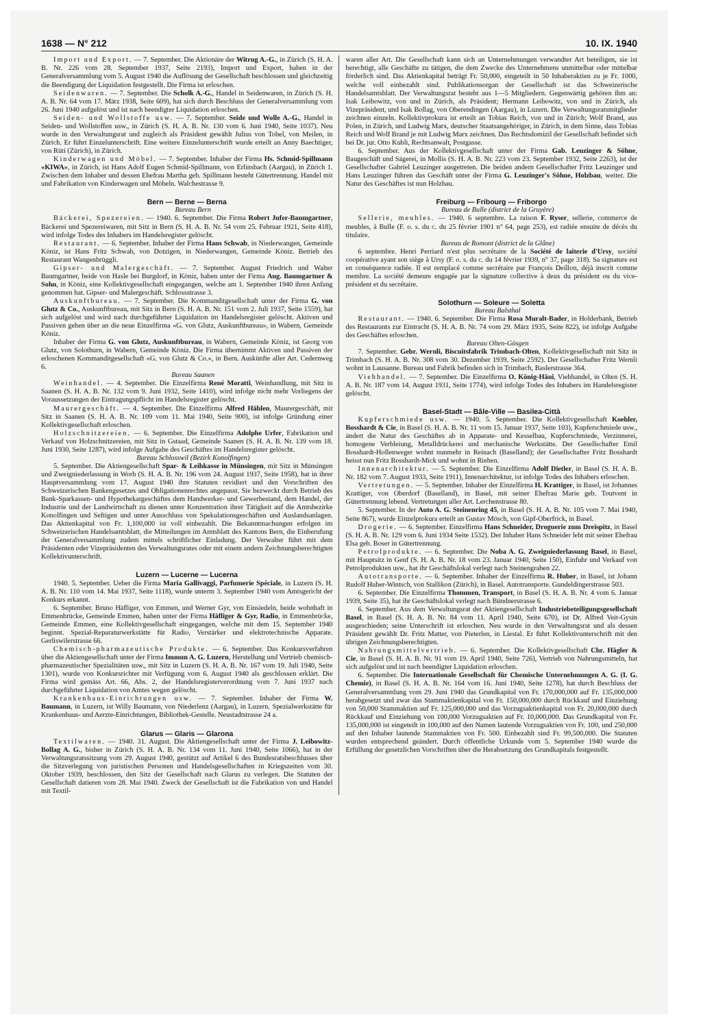1638 — N° 212 10. IX. 1940
Import und Export. — 7. September. Die Aktionäre der Witrug A.-G., in Zürich (S. H. A. B. Nr. 226 vom 28. September 1937, Seite 2193), Import und Export, haben in der Generalversammlung vom 5. August 1940 die Auflösung der Gesellschaft beschlossen und gleichzeitig die Beendigung der Liquidation festgestellt. Die Firma ist erloschen.
Seidenwaren. — 7. September. Die Scholk A.-G., Handel in Seidenwaren, in Zürich (S. H. A. B. Nr. 64 vom 17. März 1938, Seite 609), hat sich durch Beschluss der Generalversammlung vom 26. Juni 1940 aufgelöst und ist nach beendigter Liquidation erloschen.
Seiden- und Wollstoffe usw. — 7. September. Seide und Wolle A.-G., Handel in Seiden- und Wollstoffen usw., in Zürich (S. H. A. B. Nr. 130 vom 6. Juni 1940, Seite 1037). Neu wurde in den Verwaltungsrat und zugleich als Präsident gewählt Julius von Tobel, von Meilen, in Zürich. Er führt Einzelunterschrift. Eine weitere Einzelunterschrift wurde erteilt an Anny Baechtiger, von Rüti (Zürich), in Zürich.
Kinderwagen und Möbel. — 7. September. Inhaber der Firma Hs. Schmid-Spillmann «KIWA», in Zürich, ist Hans Adolf Eugen Schmid-Spillmann, von Erlinsbach (Aargau), in Zürich 1. Zwischen dem Inhaber und dessen Ehefrau Martha geb. Spillmann besteht Gütertrennung. Handel mit und Fabrikation von Kinderwagen und Möbeln. Walchestrasse 9.
Bern — Berne — Berna
Bureau Bern
Bäckerei, Spezereien. — 1940. 6. September. Die Firma Robert Jufer-Baumgartner, Bäckerei und Spezereiwaren, mit Sitz in Bern (S. H. A. B. Nr. 54 vom 25. Februar 1921, Seite 418), wird infolge Todes des Inhabers im Handelsregister gelöscht.
Restaurant. — 6. September. Inhaber der Firma Hans Schwab, in Niederwangen, Gemeinde Köniz, ist Hans Fritz Schwab, von Dotzigen, in Niederwangen, Gemeinde Köniz. Betrieb des Restaurant Wangenbrüggli.
Gipser- und Malergeschäft. — 7. September. August Friedrich und Walter Baumgartner, beide von Hasle bei Burgdorf, in Köniz, haben unter der Firma Aug. Baumgartner & Sohn, in Köniz, eine Kollektivgesellschaft eingegangen, welche am 1. September 1940 ihren Anfang genommen hat. Gipser- und Malergeschäft. Schlossstrasse 3.
Auskunftbureau. — 7. September. Die Kommanditgesellschaft unter der Firma G. von Glutz & Co., Auskunftbureau, mit Sitz in Bern (S. H. A. B. Nr. 151 vom 2. Juli 1937, Seite 1559), hat sich aufgelöst und wird nach durchgeführter Liquidation im Handelsregister gelöscht. Aktiven und Passiven gehen über an die neue Einzelfirma «G. von Glutz, Auskunftbureau», in Wabern, Gemeinde Köniz.
Inhaber der Firma G. von Glutz, Auskunftbureau, in Wabern, Gemeinde Köniz, ist Georg von Glutz, von Solothurn, in Wabern, Gemeinde Köniz. Die Firma übernimmt Aktiven und Passiven der erloschenen Kommanditgesellschaft «G. von Glutz & Co.», in Bern. Auskünfte aller Art. Cedernweg 6.
Bureau Saanen
Weinhandel. — 4. September. Die Einzelfirma René Moratti, Weinhandlung, mit Sitz in Saanen (S. H. A. B. Nr. 132 vom 9. Juni 1932, Seite 1410), wird infolge nicht mehr Vorliegens der Voraussetzungen der Eintragungspflicht im Handelsregister gelöscht.
Maurergeschäft. — 4. September. Die Einzelfirma Alfred Hählen, Maurergeschäft, mit Sitz in Saanen (S. H. A. B. Nr. 109 vom 11. Mai 1940, Seite 900), ist infolge Gründung einer Kollektivgesellschaft erloschen.
Holzschnitzereien. — 6. September. Die Einzelfirma Adolphe Urfer, Fabrikation und Verkauf von Holzschnitzereien, mit Sitz in Gstaad, Gemeinde Saanen (S. H. A. B. Nr. 139 vom 18. Juni 1930, Seite 1287), wird infolge Aufgabe des Geschäftes im Handelsregister gelöscht.
Bureau Schlosswil (Bezirk Konolfingen)
5. September. Die Aktiengesellschaft Spar- & Leihkasse in Münsingen, mit Sitz in Münsingen und Zweigniederlassung in Worb (S. H. A. B. Nr. 196 vom 24. August 1937, Seite 1958), hat in ihrer Hauptversammlung vom 17. August 1940 ihre Statuten revidiert und den Vorschriften des Schweizerischen Bankengesetzes und Obligationenrechtes angepasst. Sie bezweckt durch Betrieb des Bank-Sparkassen- und Hypothekargeschäftes dem Handwerker- und Gewerbestand, dem Handel, der Industrie und der Landwirtschaft zu dienen unter Konzentration ihrer Tätigkeit auf die Amtsbezirke Konolfingen und Seftigen und unter Ausschluss von Spekulationsgeschäften und Auslandsanlagen. Das Aktienkapital von Fr. 1,100,000 ist voll einbezahlt. Die Bekanntmachungen erfolgen im Schweizerischen Handelsamtsblatt, die Mitteilungen im Amtsblatt des Kantons Bern, die Einberufung der Generalversammlung zudem mittels schriftlicher Einladung. Der Verwalter führt mit dem Präsidenten oder Vizepräsidenten des Verwaltungsrates oder mit einem andern Zeichnungsberechtigten Kollektivunterschrift.
Luzern — Lucerne — Lucerna
1940. 5. September. Ueber die Firma Maria Gallivaggi, Parfumerie Spéciale, in Luzern (S. H. A. B. Nr. 110 vom 14. Mai 1937, Seite 1118), wurde unterm 3. September 1940 vom Amtsgericht der Konkurs erkannt.
6. September. Bruno Häfliger, von Emmen, und Werner Gyr, von Einsiedeln, beide wohnhaft in Emmenbrücke, Gemeinde Emmen, haben unter der Firma Häfliger & Gyr, Radio, in Emmenbrücke, Gemeinde Emmen, eine Kollektivgesellschaft eingegangen, welche mit dem 15. September 1940 beginnt. Spezial-Reparaturwerkstätte für Radio, Verstärker und elektrotechnische Apparate. Gerliswilerstrasse 66.
Chemisch-pharmazeutische Produkte. — 6. September. Das Konkursverfahren über die Aktiengesellschaft unter der Firma Immun A. G. Luzern, Herstellung und Vertrieb chemisch-pharmazeutischer Spezialitäten usw., mit Sitz in Luzern (S. H. A. B. Nr. 167 vom 19. Juli 1940, Seite 1301), wurde von Konkursrichter mit Verfügung vom 6. August 1940 als geschlossen erklärt. Die Firma wird gemäss Art. 66, Abs. 2, der Handelsregisterverordnung vom 7. Juni 1937 nach durchgeführter Liquidation von Amtes wegen gelöscht.
Krankenhaus-Einrichtungen usw. — 7. September. Inhaber der Firma W. Baumann, in Luzern, ist Willy Baumann, von Niederlenz (Aargau), in Luzern. Spezialwerkstätte für Krankenhaus- und Aerzte-Einrichtungen, Bibliothek-Gestelle. Neustadtstrasse 24 a.
Glarus — Glaris — Glarona
Textilwaren. — 1940. 31. August. Die Aktiengesellschaft unter der Firma J. Leibowitz-Bollag A. G., bisher in Zürich (S. H. A. B. Nr. 134 vom 11. Juni 1940, Seite 1066), hat in der Verwaltungsratssitzung vom 29. August 1940, gestützt auf Artikel 6 des Bundesratsbeschlusses über die Sitzverlegung von juristischen Personen und Handelsgesellschaften in Kriegszeiten vom 30. Oktober 1939, beschlossen, den Sitz der Gesellschaft nach Glarus zu verlegen. Die Statuten der Gesellschaft datieren vom 28. Mai 1940. Zweck der Gesellschaft ist die Fabrikation von und Handel mit Textil-
waren aller Art. Die Gesellschaft kann sich an Unternehmungen verwandter Art beteiligen, sie ist berechtigt, alle Geschäfte zu tätigen, die dem Zwecke des Unternehmens unmittelbar oder mittelbar förderlich sind. Das Aktienkapital beträgt Fr. 50,000, eingeteilt in 50 Inhaberaktien zu je Fr. 1000, welche voll einbezahlt sind. Publikationsorgan der Gesellschaft ist das Schweizerische Handelsamtsblatt. Der Verwaltungsrat besteht aus 1—5 Mitgliedern. Gegenwärtig gehören ihm an: Isak Leibowitz, von und in Zürich, als Präsident; Hermann Leibowitz, von und in Zürich, als Vizepräsident, und Isak Bollag, von Oberendingen (Aargau), in Luzern. Die Verwaltungsratsmitglieder zeichnen einzeln. Kollektivprokura ist erteilt an Tobias Reich, von und in Zürich; Wolf Brand, aus Polen, in Zürich, und Ludwig Marx, deutscher Staatsangehöriger, in Zürich, in dem Sinne, dass Tobias Reich und Wolf Brand je mit Ludwig Marx zeichnen. Das Rechtsdomizil der Gesellschaft befindet sich bei Dr. jur. Otto Kubli, Rechtsanwalt, Postgasse.
6. September. Aus der Kollektivgesellschaft unter der Firma Gab. Leuzinger & Söhne, Baugeschäft und Sägerei, in Mollis (S. H. A. B. Nr. 223 vom 23. September 1932, Seite 2263), ist der Gesellschafter Gabriel Leuzinger ausgetreten. Die beiden andern Gesellschafter Fritz Leuzinger und Hans Leuzinger führen das Geschäft unter der Firma G. Leuzinger's Söhne, Holzbau, weiter. Die Natur des Geschäftes ist nun Holzbau.
Freiburg — Fribourg — Friborgo
Bureau de Bulle (district de la Gruyère)
Sellerie, meubles. — 1940. 6 septembre. La raison F. Ryser, sellerie, commerce de meubles, à Bulle (F. o. s. du c. du 25 février 1901 n° 64, page 253), est radiée ensuite de décès du titulaire.
Bureau de Romont (district de la Glâne)
6 septembre. Henri Perriard n'est plus secrétaire de la Société de laiterie d'Ursy, société coopérative ayant son siège à Ursy (F. o. s. du c. du 14 février 1939, n° 37, page 318). Sa signature est en conséquence radiée. Il est remplacé comme secrétaire par François Deillon, déjà inscrit comme membre. La société demeure engagée par la signature collective à deux du président ou du vice-président et du secrétaire.
Solothurn — Soleure — Soletta
Bureau Balsthal
Restaurant. — 1940. 6. September. Die Firma Rosa Muralt-Bader, in Holderbank, Betrieb des Restaurants zur Eintracht (S. H. A. B. Nr. 74 vom 29. März 1935, Seite 822), ist infolge Aufgabe des Geschäftes erloschen.
Bureau Olten-Gösgen
7. September. Gebr. Wernli, Biscuitsfabrik Trimbach-Olten, Kollektivgesellschaft mit Sitz in Trimbach (S. H. A. B. Nr. 308 vom 30. Dezember 1939, Seite 2592). Der Gesellschafter Fritz Wernli wohnt in Lausanne. Bureau und Fabrik befinden sich in Trimbach, Baslerstrasse 364.
Viehhandel. — 7. September. Die Einzelfirma O. König-Häni, Viehhandel, in Olten (S. H. A. B. Nr. 187 vom 14. August 1931, Seite 1774), wird infolge Todes des Inhabers im Handelsregister gelöscht.
Basel-Stadt — Bâle-Ville — Basilea-Città
Kupferschmiede usw. — 1940. 5. September. Die Kollektivgesellschaft Koehler, Bosshardt & Cie, in Basel (S. H. A. B. Nr. 11 vom 15. Januar 1937, Seite 103), Kupferschmiede usw., ändert die Natur des Geschäftes ab in Apparate- und Kesselbau, Kupferschmiede, Verzinnerei, homogene Verbleiung, Metalldrückerei und mechanische Werkstätte. Der Gesellschafter Emil Bosshardt-Hollenweger wohnt nunmehr in Reinach (Baselland); der Gesellschafter Fritz Bosshardt heisst nun Fritz Bosshardt-Mick und wohnt in Riehen.
Innenarchitektur. — 5. September. Die Einzelfirma Adolf Dietler, in Basel (S. H. A. B. Nr. 182 vom 7. August 1933, Seite 1911), Innenarchitektur, ist infolge Todes des Inhabers erloschen.
Vertretungen. — 5. September. Inhaber der Einzelfirma H. Krattiger, in Basel, ist Johannes Krattiger, von Oberdorf (Baselland), in Basel, mit seiner Ehefrau Marie geb. Toutvent in Gütertrennung lebend. Vertretungen aller Art. Lerchenstrasse 80.
5. September. In der Auto A. G. Steinenring 45, in Basel (S. H. A. B. Nr. 105 vom 7. Mai 1940, Seite 867), wurde Einzelprokura erteilt an Gustav Mösch, von Gipf-Oberfrick, in Basel.
Drogerie. — 6. September. Einzelfirma Hans Schneider, Droguerie zum Dreispitz, in Basel (S. H. A. B. Nr. 129 vom 6. Juni 1934 Seite 1532). Der Inhaber Hans Schneider lebt mit seiner Ehefrau Elsa geb. Boser in Gütertrennung.
Petrolprodukte. — 6. September. Die Noba A. G. Zweigniederlassung Basel, in Basel, mit Hauptsitz in Genf (S. H. A. B. Nr. 18 vom 23. Januar 1940, Seite 150), Einfuhr und Verkauf von Petrolprodukten usw., hat ihr Geschäftslokal verlegt nach Steinengraben 22.
Autotransporte. — 6. September. Inhaber der Einzelfirma R. Huber, in Basel, ist Johann Rudolf Huber-Wintsch, von Stallikon (Zürich), in Basel. Autotransporte. Gundeldingerstrasse 503.
6. September. Die Einzelfirma Thommen, Transport, in Basel (S. H. A. B. Nr. 4 vom 6. Januar 1939, Seite 35), hat ihr Geschäftslokal verlegt nach Bündnerstrasse 6.
6. September. Aus dem Verwaltungsrat der Aktiengesellschaft Industriebeteiligungsgesellschaft Basel, in Basel (S. H. A. B. Nr. 84 vom 11. April 1940, Seite 670), ist Dr. Alfred Veit-Gysin ausgeschieden; seine Unterschrift ist erloschen. Neu wurde in den Verwaltungsrat und als dessen Präsident gewählt Dr. Fritz Matter, von Pieterlen, in Liestal. Er führt Kollektivunterschrift mit den übrigen Zeichnungsberechtigten.
Nahrungsmittelvertrieb. — 6. September. Die Kollektivgesellschaft Chr. Hägler & Cie, in Basel (S. H. A. B. Nr. 91 vom 19. April 1940, Seite 726), Vertrieb von Nahrungsmitteln, hat sich aufgelöst und ist nach beendigter Liquidation erloschen.
6. September. Die Internationale Gesellschaft für Chemische Unternehmungen A. G. (I. G. Chemie), in Basel (S. H. A. B. Nr. 164 vom 16. Juni 1940, Seite 1278), hat durch Beschluss der Generalversammlung vom 29. Juni 1940 das Grundkapital von Fr. 170,000,000 auf Fr. 135,000,000 herabgesetzt und zwar das Stammaktienkapital von Fr. 150,000,000 durch Rückkauf und Einziehung von 50,000 Stammaktien auf Fr. 125,000,000 und das Vorzugsaktienkapital von Fr. 20,000,000 durch Rückkauf und Einziehung von 100,000 Vorzugsaktien auf Fr. 10,000,000. Das Grundkapital von Fr. 135,000,000 ist eingeteilt in 100,000 auf den Namen lautende Vorzugsaktien von Fr. 100, und 250,000 auf den Inhaber lautende Stammaktien von Fr. 500. Einbezahlt sind Fr. 99,500,000. Die Statuten wurden entsprechend geändert. Durch öffentliche Urkunde vom 5. September 1940 wurde die Erfüllung der gesetzlichen Vorschriften über die Herabsetzung des Grundkapitals festgestellt.